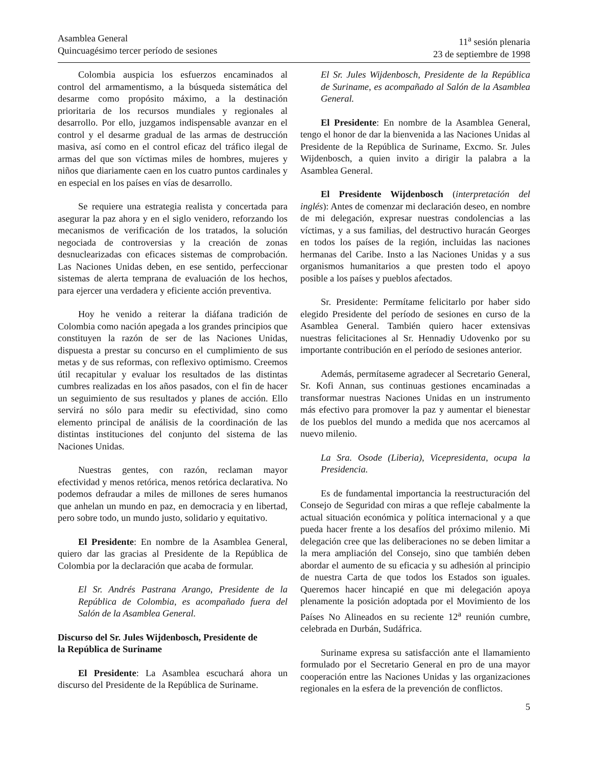Asamblea General
Quincuagésimo tercer período de sesiones
11<sup>a</sup> sesión plenaria
23 de septiembre de 1998
Colombia auspicia los esfuerzos encaminados al control del armamentismo, a la búsqueda sistemática del desarme como propósito máximo, a la destinación prioritaria de los recursos mundiales y regionales al desarrollo. Por ello, juzgamos indispensable avanzar en el control y el desarme gradual de las armas de destrucción masiva, así como en el control eficaz del tráfico ilegal de armas del que son víctimas miles de hombres, mujeres y niños que diariamente caen en los cuatro puntos cardinales y en especial en los países en vías de desarrollo.
Se requiere una estrategia realista y concertada para asegurar la paz ahora y en el siglo venidero, reforzando los mecanismos de verificación de los tratados, la solución negociada de controversias y la creación de zonas desnuclearizadas con eficaces sistemas de comprobación. Las Naciones Unidas deben, en ese sentido, perfeccionar sistemas de alerta temprana de evaluación de los hechos, para ejercer una verdadera y eficiente acción preventiva.
Hoy he venido a reiterar la diáfana tradición de Colombia como nación apegada a los grandes principios que constituyen la razón de ser de las Naciones Unidas, dispuesta a prestar su concurso en el cumplimiento de sus metas y de sus reformas, con reflexivo optimismo. Creemos útil recapitular y evaluar los resultados de las distintas cumbres realizadas en los años pasados, con el fin de hacer un seguimiento de sus resultados y planes de acción. Ello servirá no sólo para medir su efectividad, sino como elemento principal de análisis de la coordinación de las distintas instituciones del conjunto del sistema de las Naciones Unidas.
Nuestras gentes, con razón, reclaman mayor efectividad y menos retórica, menos retórica declarativa. No podemos defraudar a miles de millones de seres humanos que anhelan un mundo en paz, en democracia y en libertad, pero sobre todo, un mundo justo, solidario y equitativo.
El Presidente: En nombre de la Asamblea General, quiero dar las gracias al Presidente de la República de Colombia por la declaración que acaba de formular.
El Sr. Andrés Pastrana Arango, Presidente de la República de Colombia, es acompañado fuera del Salón de la Asamblea General.
Discurso del Sr. Jules Wijdenbosch, Presidente de
la República de Suriname
El Presidente: La Asamblea escuchará ahora un discurso del Presidente de la República de Suriname.
El Sr. Jules Wijdenbosch, Presidente de la República de Suriname, es acompañado al Salón de la Asamblea General.
El Presidente: En nombre de la Asamblea General, tengo el honor de dar la bienvenida a las Naciones Unidas al Presidente de la República de Suriname, Excmo. Sr. Jules Wijdenbosch, a quien invito a dirigir la palabra a la Asamblea General.
El Presidente Wijdenbosch (interpretación del inglés): Antes de comenzar mi declaración deseo, en nombre de mi delegación, expresar nuestras condolencias a las víctimas, y a sus familias, del destructivo huracán Georges en todos los países de la región, incluidas las naciones hermanas del Caribe. Insto a las Naciones Unidas y a sus organismos humanitarios a que presten todo el apoyo posible a los países y pueblos afectados.
Sr. Presidente: Permítame felicitarlo por haber sido elegido Presidente del período de sesiones en curso de la Asamblea General. También quiero hacer extensivas nuestras felicitaciones al Sr. Hennadiy Udovenko por su importante contribución en el período de sesiones anterior.
Además, permítaseme agradecer al Secretario General, Sr. Kofi Annan, sus continuas gestiones encaminadas a transformar nuestras Naciones Unidas en un instrumento más efectivo para promover la paz y aumentar el bienestar de los pueblos del mundo a medida que nos acercamos al nuevo milenio.
La Sra. Osode (Liberia), Vicepresidenta, ocupa la Presidencia.
Es de fundamental importancia la reestructuración del Consejo de Seguridad con miras a que refleje cabalmente la actual situación económica y política internacional y a que pueda hacer frente a los desafíos del próximo milenio. Mi delegación cree que las deliberaciones no se deben limitar a la mera ampliación del Consejo, sino que también deben abordar el aumento de su eficacia y su adhesión al principio de nuestra Carta de que todos los Estados son iguales. Queremos hacer hincapié en que mi delegación apoya plenamente la posición adoptada por el Movimiento de los Países No Alineados en su reciente 12<sup>a</sup> reunión cumbre, celebrada en Durbán, Sudáfrica.
Suriname expresa su satisfacción ante el llamamiento formulado por el Secretario General en pro de una mayor cooperación entre las Naciones Unidas y las organizaciones regionales en la esfera de la prevención de conflictos.
5